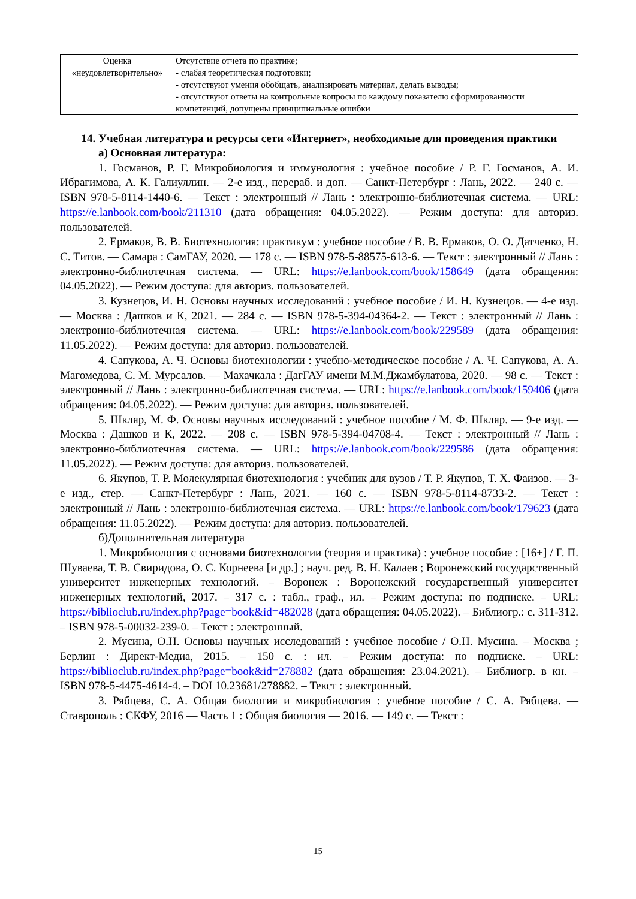| Оценка «неудовлетворительно» | Отсутствие отчета по практике; - слабая теоретическая подготовки; - отсутствуют умения обобщать, анализировать материал, делать выводы; - отсутствуют ответы на контрольные вопросы по каждому показателю сформированности компетенций, допущены принципиальные ошибки |
14. Учебная литература и ресурсы сети «Интернет», необходимые для проведения практики
а) Основная литература:
1. Госманов, Р. Г. Микробиология и иммунология : учебное пособие / Р. Г. Госманов, А. И. Ибрагимова, А. К. Галиуллин. — 2-е изд., перераб. и доп. — Санкт-Петербург : Лань, 2022. — 240 с. — ISBN 978-5-8114-1440-6. — Текст : электронный // Лань : электронно-библиотечная система. — URL: https://e.lanbook.com/book/211310 (дата обращения: 04.05.2022). — Режим доступа: для авториз. пользователей.
2. Ермаков, В. В. Биотехнология: практикум : учебное пособие / В. В. Ермаков, О. О. Датченко, Н. С. Титов. — Самара : СамГАУ, 2020. — 178 с. — ISBN 978-5-88575-613-6. — Текст : электронный // Лань : электронно-библиотечная система. — URL: https://e.lanbook.com/book/158649 (дата обращения: 04.05.2022). — Режим доступа: для авториз. пользователей.
3. Кузнецов, И. Н. Основы научных исследований : учебное пособие / И. Н. Кузнецов. — 4-е изд. — Москва : Дашков и К, 2021. — 284 с. — ISBN 978-5-394-04364-2. — Текст : электронный // Лань : электронно-библиотечная система. — URL: https://e.lanbook.com/book/229589 (дата обращения: 11.05.2022). — Режим доступа: для авториз. пользователей.
4. Сапукова, А. Ч. Основы биотехнологии : учебно-методическое пособие / А. Ч. Сапукова, А. А. Магомедова, С. М. Мурсалов. — Махачкала : ДагГАУ имени М.М.Джамбулатова, 2020. — 98 с. — Текст : электронный // Лань : электронно-библиотечная система. — URL: https://e.lanbook.com/book/159406 (дата обращения: 04.05.2022). — Режим доступа: для авториз. пользователей.
5. Шкляр, М. Ф. Основы научных исследований : учебное пособие / М. Ф. Шкляр. — 9-е изд. — Москва : Дашков и К, 2022. — 208 с. — ISBN 978-5-394-04708-4. — Текст : электронный // Лань : электронно-библиотечная система. — URL: https://e.lanbook.com/book/229586 (дата обращения: 11.05.2022). — Режим доступа: для авториз. пользователей.
6. Якупов, Т. Р. Молекулярная биотехнология : учебник для вузов / Т. Р. Якупов, Т. Х. Фаизов. — 3-е изд., стер. — Санкт-Петербург : Лань, 2021. — 160 с. — ISBN 978-5-8114-8733-2. — Текст : электронный // Лань : электронно-библиотечная система. — URL: https://e.lanbook.com/book/179623 (дата обращения: 11.05.2022). — Режим доступа: для авториз. пользователей.
б)Дополнительная литература
1. Микробиология с основами биотехнологии (теория и практика) : учебное пособие : [16+] / Г. П. Шуваева, Т. В. Свиридова, О. С. Корнеева [и др.] ; науч. ред. В. Н. Калаев ; Воронежский государственный университет инженерных технологий. – Воронеж : Воронежский государственный университет инженерных технологий, 2017. – 317 с. : табл., граф., ил. – Режим доступа: по подписке. – URL: https://biblioclub.ru/index.php?page=book&id=482028 (дата обращения: 04.05.2022). – Библиогр.: с. 311-312. – ISBN 978-5-00032-239-0. – Текст : электронный.
2. Мусина, О.Н. Основы научных исследований : учебное пособие / О.Н. Мусина. – Москва ; Берлин : Директ-Медиа, 2015. – 150 с. : ил. – Режим доступа: по подписке. – URL: https://biblioclub.ru/index.php?page=book&id=278882 (дата обращения: 23.04.2021). – Библиогр. в кн. – ISBN 978-5-4475-4614-4. – DOI 10.23681/278882. – Текст : электронный.
3. Рябцева, С. А. Общая биология и микробиология : учебное пособие / С. А. Рябцева. — Ставрополь : СКФУ, 2016 — Часть 1 : Общая биология — 2016. — 149 с. — Текст :
15